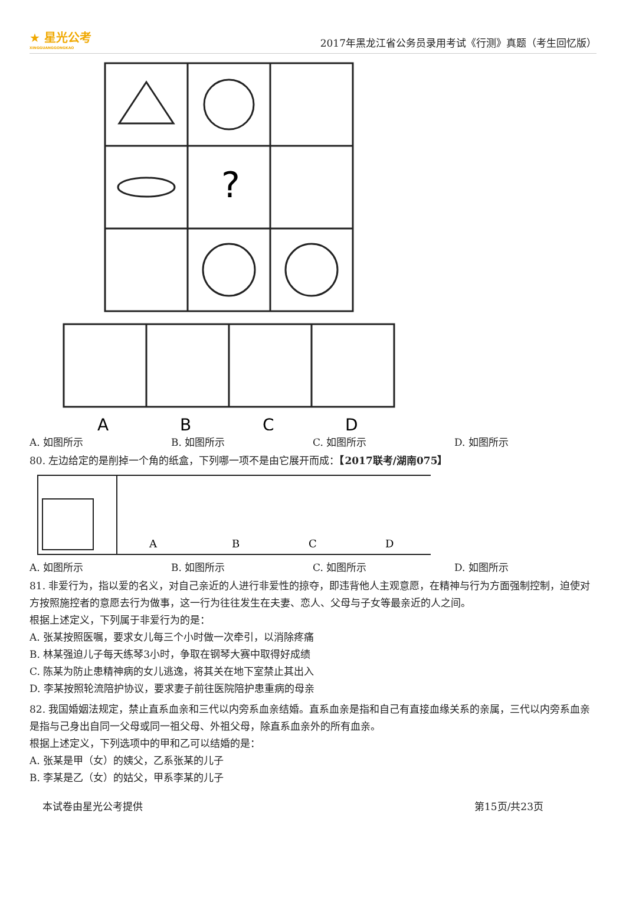★ 星光公考
XINGGUANGGONGKAO
2017年黑龙江省公务员录用考试《行测》真题（考生回忆版）
?
A
B
C
D
A. 如图所示 B. 如图所示 C. 如图所示 D. 如图所示
80. 左边给定的是削掉一个角的纸盒，下列哪一项不是由它展开而成：【2017联考/湖南075】
A
B
C
D
A. 如图所示 B. 如图所示 C. 如图所示 D. 如图所示
81. 非爱行为，指以爱的名义，对自己亲近的人进行非爱性的掠夺，即违背他人主观意愿，在精神与行为方面强制控制，迫使对方按照施控者的意愿去行为做事，这一行为往往发生在夫妻、恋人、父母与子女等最亲近的人之间。
根据上述定义，下列属于非爱行为的是：
A. 张某按照医嘱，要求女儿每三个小时做一次牵引，以消除疼痛
B. 林某强迫儿子每天练琴3小时，争取在钢琴大赛中取得好成绩
C. 陈某为防止患精神病的女儿逃逸，将其关在地下室禁止其出入
D. 李某按照轮流陪护协议，要求妻子前往医院陪护患重病的母亲
82. 我国婚姻法规定，禁止直系血亲和三代以内旁系血亲结婚。直系血亲是指和自己有直接血缘关系的亲属，三代以内旁系血亲是指与己身出自同一父母或同一祖父母、外祖父母，除直系血亲外的所有血亲。
根据上述定义，下列选项中的甲和乙可以结婚的是：
A. 张某是甲（女）的姨父，乙系张某的儿子
B. 李某是乙（女）的姑父，甲系李某的儿子
本试卷由星光公考提供 第15页/共23页